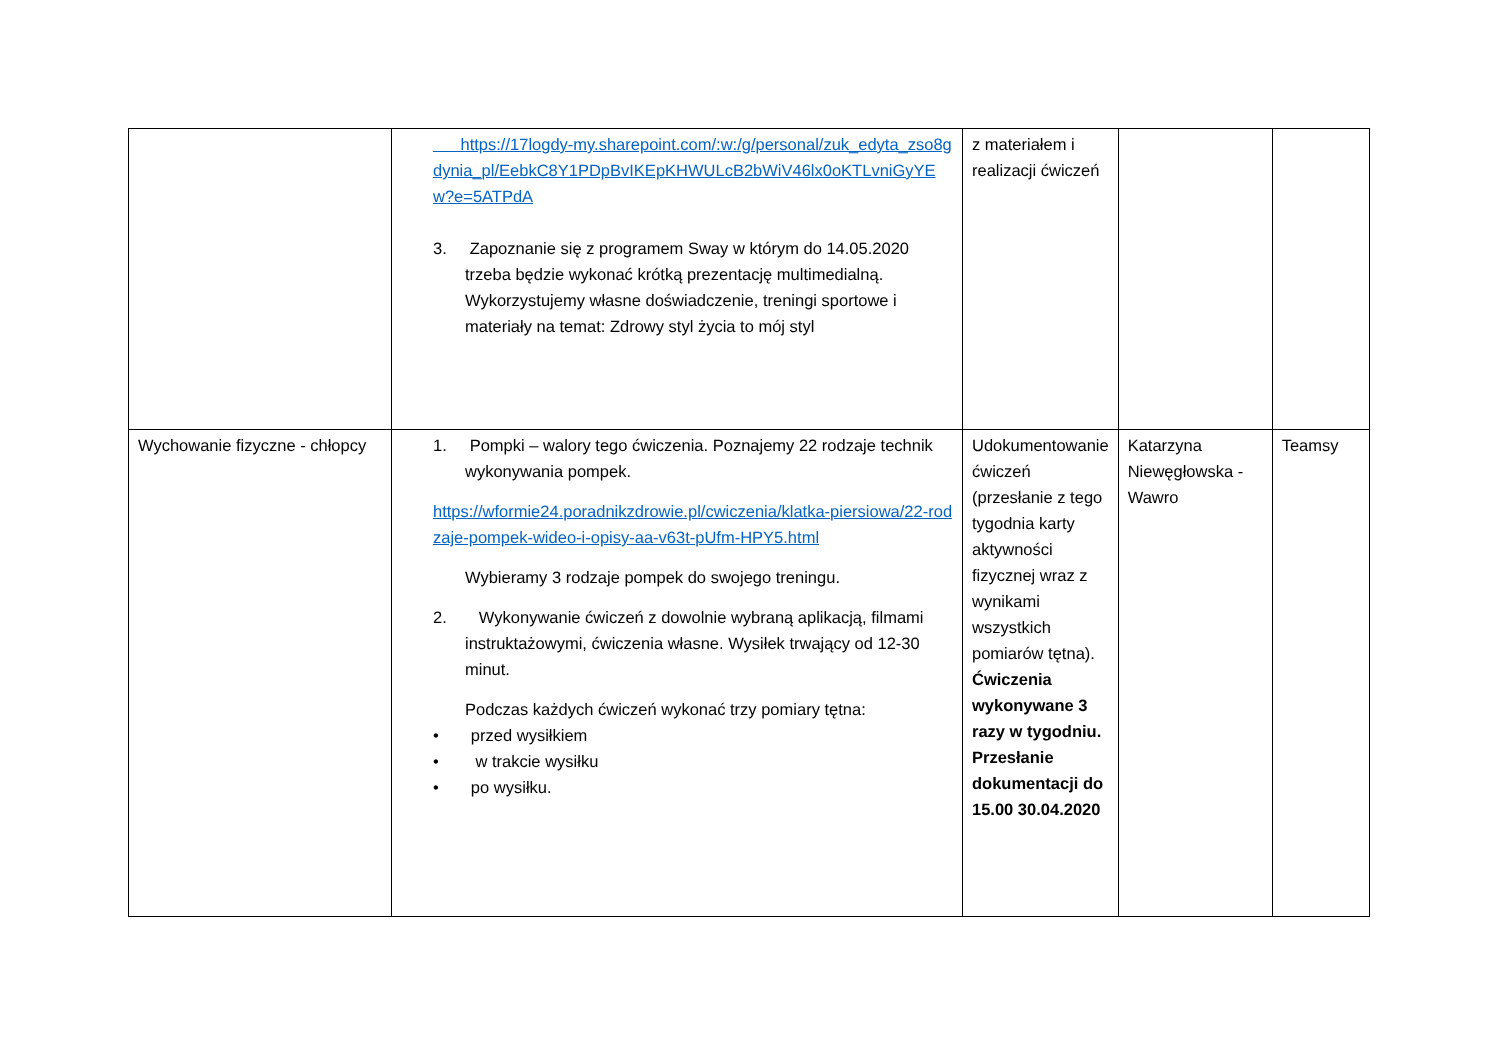| | https://17logdy-my.sharepoint.com/:w:/g/personal/zuk_edyta_zso8gdynia_pl/EebkC8Y1PDpBvIKEpKHWULcB2bWiV46lx0oKTLvniGyYEw?e=5ATPdA 3. Zapoznanie się z programem Sway w którym do 14.05.2020 trzeba będzie wykonać krótką prezentację multimedialną. Wykorzystujemy własne doświadczenie, treningi sportowe i materiały na temat: Zdrowy styl życia to mój styl | z materiałem i realizacji ćwiczeń | | |
| Wychowanie fizyczne - chłopcy | 1. Pompki – walory tego ćwiczenia. Poznajemy 22 rodzaje technik wykonywania pompek. https://wformie24.poradnikzdrowie.pl/cwiczenia/klatka-piersiowa/22-rodzaje-pompek-wideo-i-opisy-aa-v63t-pUfm-HPY5.html Wybieramy 3 rodzaje pompek do swojego treningu. 2. Wykonywanie ćwiczeń z dowolnie wybraną aplikacją, filmami instruktażowymi, ćwiczenia własne. Wysiłek trwający od 12-30 minut. Podczas każdych ćwiczeń wykonać trzy pomiary tętna: • przed wysiłkiem • w trakcie wysiłku • po wysiłku. | Udokumentowanie ćwiczeń (przesłanie z tego tygodnia karty aktywności fizycznej wraz z wynikami wszystkich pomiarów tętna). Ćwiczenia wykonywane 3 razy w tygodniu. Przesłanie dokumentacji do 15.00 30.04.2020 | Katarzyna Niewęgłowska - Wawro | Teamsy |